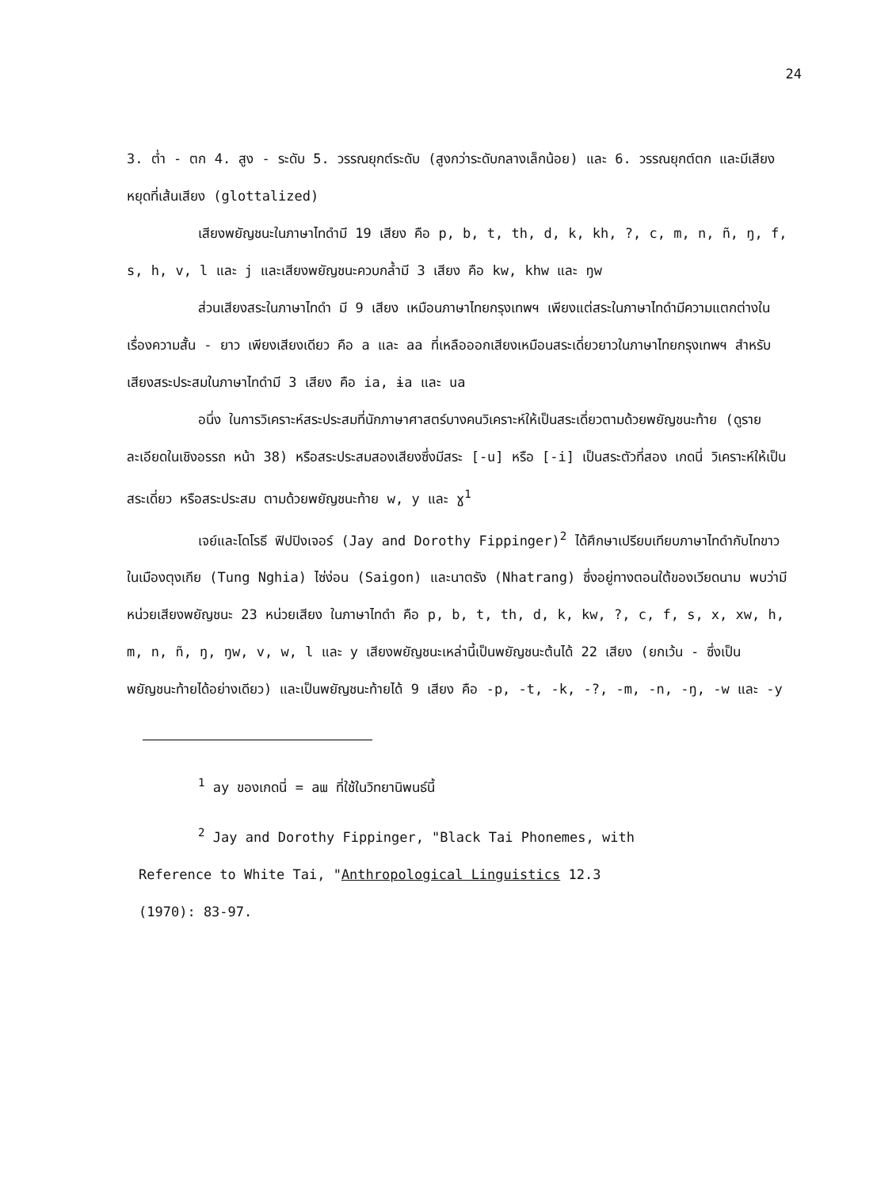24
3. ต่ำ - ตก 4. สูง - ระดับ 5. วรรณยุกต์ระดับ (สูงกว่าระดับกลางเล็กน้อย) และ 6. วรรณยุกต์ตก และมีเสียงหยุดที่เส้นเสียง (glottalized)
เสียงพยัญชนะในภาษาไทดำมี 19 เสียง คือ p, b, t, th, d, k, kh, ?, c, m, n, ñ, ŋ, f, s, h, v, l และ j และเสียงพยัญชนะควบกล้ำมี 3 เสียง คือ kw, khw และ ŋw
ส่วนเสียงสระในภาษาไทดำ มี 9 เสียง เหมือนภาษาไทยกรุงเทพฯ เพียงแต่สระในภาษาไทดำมีความแตกต่างในเรื่องความสั้น - ยาว เพียงเสียงเดียว คือ a และ aa ที่เหลือออกเสียงเหมือนสระเดี่ยวยาวในภาษาไทยกรุงเทพฯ สำหรับเสียงสระประสมในภาษาไทดำมี 3 เสียง คือ ia, ɨa และ ua
อนึ่ง ในการวิเคราะห์สระประสมที่นักภาษาศาสตร์บางคนวิเคราะห์ให้เป็นสระเดี่ยวตามด้วยพยัญชนะท้าย (ดูรายละเอียดในเชิงอรรถ หน้า 38) หรือสระประสมสองเสียงซึ่งมีสระ [-u] หรือ [-i] เป็นสระตัวที่สอง เกดนี่ วิเคราะห์ให้เป็นสระเดี่ยว หรือสระประสม ตามด้วยพยัญชนะท้าย w, y และ ɣ<sup>1</sup>
เจย์และโดโรธี ฟิปปิงเจอร์ (Jay and Dorothy Fippinger)<sup>2</sup> ได้ศึกษาเปรียบเทียบภาษาไทดำกับไทขาวในเมืองตุงเกีย (Tung Nghia) ไซ่ง่อน (Saigon) และนาตรัง (Nhatrang) ซึ่งอยู่ทางตอนใต้ของเวียดนาม พบว่ามีหน่วยเสียงพยัญชนะ 23 หน่วยเสียง ในภาษาไทดำ คือ p, b, t, th, d, k, kw, ?, c, f, s, x, xw, h, m, n, ñ, ŋ, ŋw, v, w, l และ y เสียงพยัญชนะเหล่านี้เป็นพยัญชนะต้นได้ 22 เสียง (ยกเว้น - ซึ่งเป็นพยัญชนะท้ายได้อย่างเดียว) และเป็นพยัญชนะท้ายได้ 9 เสียง คือ -p, -t, -k, -?, -m, -n, -ŋ, -w และ -y
<sup>1</sup> ay ของเกดนี่ = aɯ ที่ใช้ในวิทยานิพนธ์นี้
<sup>2</sup> Jay and Dorothy Fippinger, "Black Tai Phonemes, with
Reference to White Tai, "Anthropological Linguistics 12.3
(1970): 83-97.